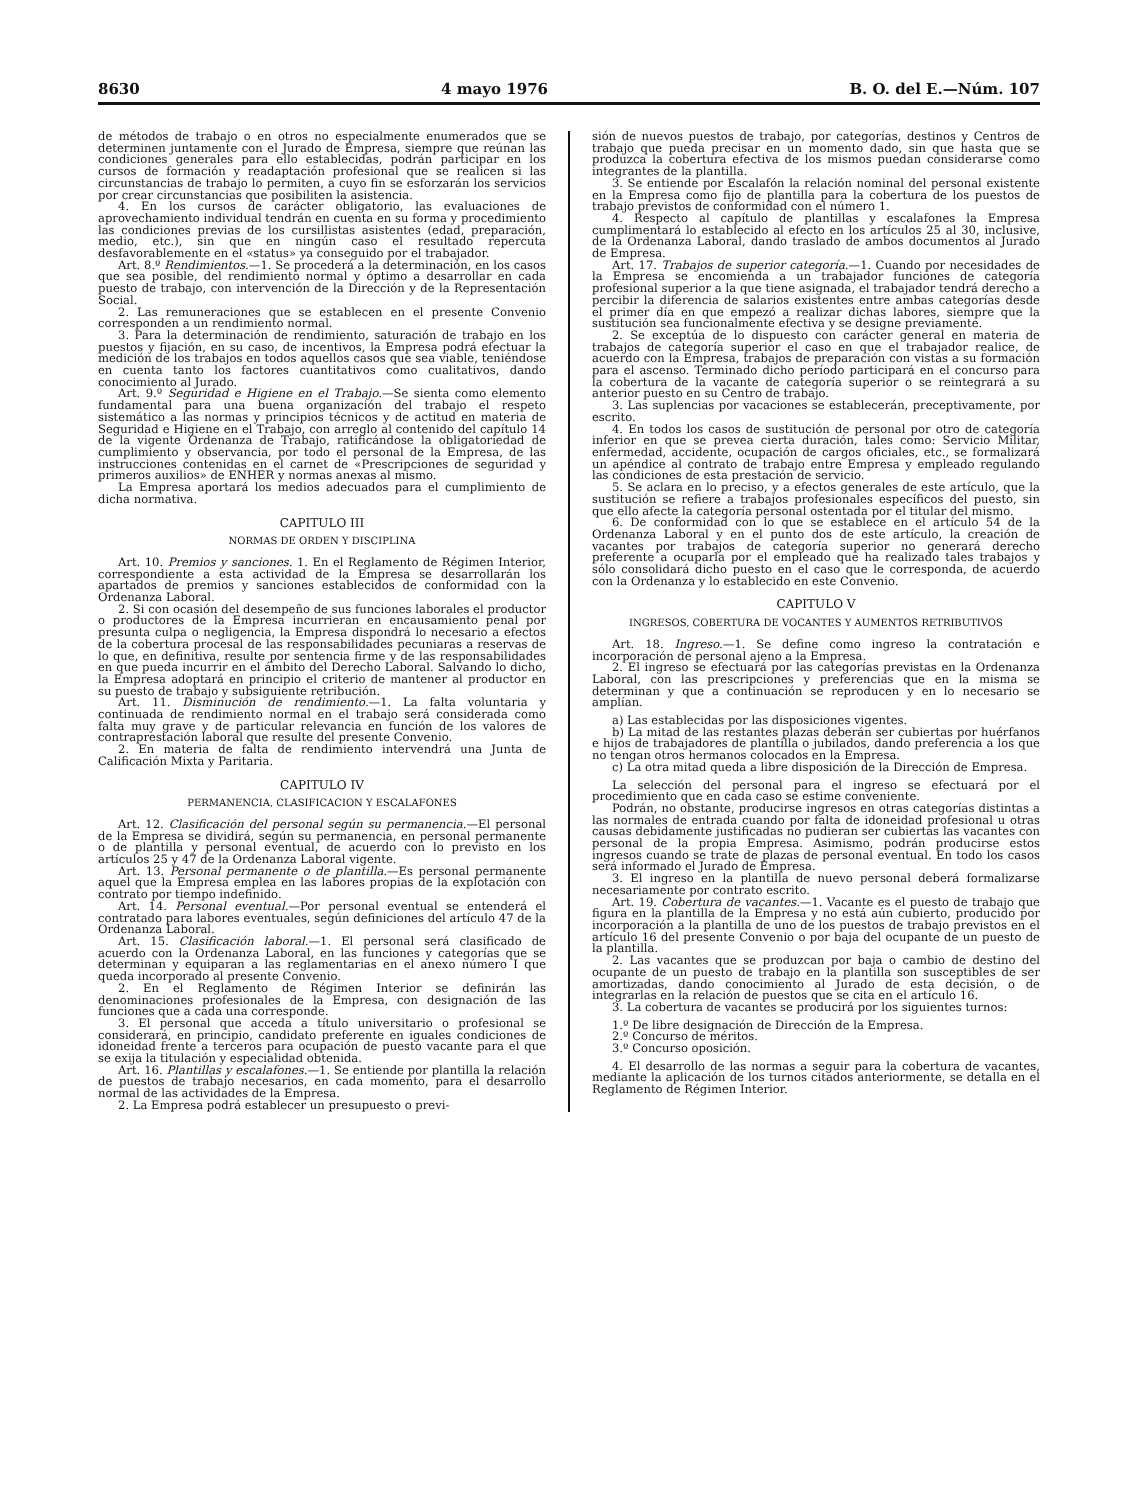8630 4 mayo 1976 B. O. del E.—Núm. 107
de métodos de trabajo o en otros no especialmente enumerados que se determinen juntamente con el Jurado de Empresa, siempre que reúnan las condiciones generales para ello establecidas, podrán participar en los cursos de formación y readaptación profesional que se realicen si las circunstancias de trabajo lo permiten, a cuyo fin se esforzarán los servicios por crear circunstancias que posibiliten la asistencia.
4. En los cursos de carácter obligatorio, las evaluaciones de aprovechamiento individual tendrán en cuenta en su forma y procedimiento las condiciones previas de los cursillistas asistentes (edad, preparación, medio, etc.), sin que en ningún caso el resultado repercuta desfavorablemente en el «status» ya conseguido por el trabajador.
Art. 8.º Rendimientos.—1. Se procederá a la determinación, en los casos que sea posible, del rendimiento normal y óptimo a desarrollar en cada puesto de trabajo, con intervención de la Dirección y de la Representación Social.
2. Las remuneraciones que se establecen en el presente Convenio corresponden a un rendimiento normal.
3. Para la determinación de rendimiento, saturación de trabajo en los puestos y fijación, en su caso, de incentivos, la Empresa podrá efectuar la medición de los trabajos en todos aquellos casos que sea viable, teniéndose en cuenta tanto los factores cuantitativos como cualitativos, dando conocimiento al Jurado.
Art. 9.º Seguridad e Higiene en el Trabajo.—Se sienta como elemento fundamental para una buena organización del trabajo el respeto sistemático a las normas y principios técnicos y de actitud en materia de Seguridad e Higiene en el Trabajo, con arreglo al contenido del capítulo 14 de la vigente Ordenanza de Trabajo, ratificándose la obligatoriedad de cumplimiento y observancia, por todo el personal de la Empresa, de las instrucciones contenidas en el carnet de «Prescripciones de seguridad y primeros auxilios» de ENHER y normas anexas al mismo.
La Empresa aportará los medios adecuados para el cumplimiento de dicha normativa.
CAPITULO III
NORMAS DE ORDEN Y DISCIPLINA
Art. 10. Premios y sanciones. 1. En el Reglamento de Régimen Interior, correspondiente a esta actividad de la Empresa se desarrollarán los apartados de premios y sanciones establecidos de conformidad con la Ordenanza Laboral.
2. Si con ocasión del desempeño de sus funciones laborales el productor o productores de la Empresa incurrieran en encausamiento penal por presunta culpa o negligencia, la Empresa dispondrá lo necesario a efectos de la cobertura procesal de las responsabilidades pecuniaras a reservas de lo que, en definitiva, resulte por sentencia firme y de las responsabilidades en que pueda incurrir en el ámbito del Derecho Laboral. Salvando lo dicho, la Empresa adoptará en principio el criterio de mantener al productor en su puesto de trabajo y subsiguiente retribución.
Art. 11. Disminución de rendimiento.—1. La falta voluntaria y continuada de rendimiento normal en el trabajo será considerada como falta muy grave y de particular relevancia en función de los valores de contraprestación laboral que resulte del presente Convenio.
2. En materia de falta de rendimiento intervendrá una Junta de Calificación Mixta y Paritaria.
CAPITULO IV
PERMANENCIA, CLASIFICACION Y ESCALAFONES
Art. 12. Clasificación del personal según su permanencia.—El personal de la Empresa se dividirá, según su permanencia, en personal permanente o de plantilla y personal eventual, de acuerdo con lo previsto en los artículos 25 y 47 de la Ordenanza Laboral vigente.
Art. 13. Personal permanente o de plantilla.—Es personal permanente aquel que la Empresa emplea en las labores propias de la explotación con contrato por tiempo indefinido.
Art. 14. Personal eventual.—Por personal eventual se entenderá el contratado para labores eventuales, según definiciones del artículo 47 de la Ordenanza Laboral.
Art. 15. Clasificación laboral.—1. El personal será clasificado de acuerdo con la Ordenanza Laboral, en las funciones y categorías que se determinan y equiparan a las reglamentarias en el anexo número I que queda incorporado al presente Convenio.
2. En el Reglamento de Régimen Interior se definirán las denominaciones profesionales de la Empresa, con designación de las funciones que a cada una corresponde.
3. El personal que acceda a título universitario o profesional se considerará, en principio, candidato preferente en iguales condiciones de idoneidad frente a terceros para ocupación de puesto vacante para el que se exija la titulación y especialidad obtenida.
Art. 16. Plantillas y escalafones.—1. Se entiende por plantilla la relación de puestos de trabajo necesarios, en cada momento, para el desarrollo normal de las actividades de la Empresa.
2. La Empresa podrá establecer un presupuesto o previ-
sión de nuevos puestos de trabajo, por categorías, destinos y Centros de trabajo que pueda precisar en un momento dado, sin que hasta que se produzca la cobertura efectiva de los mismos puedan considerarse como integrantes de la plantilla.
3. Se entiende por Escalafón la relación nominal del personal existente en la Empresa como fijo de plantilla para la cobertura de los puestos de trabajo previstos de conformidad con el número 1.
4. Respecto al capítulo de plantillas y escalafones la Empresa cumplimentará lo establecido al efecto en los artículos 25 al 30, inclusive, de la Ordenanza Laboral, dando traslado de ambos documentos al Jurado de Empresa.
Art. 17. Trabajos de superior categoría.—1. Cuando por necesidades de la Empresa se encomienda a un trabajador funciones de categoría profesional superior a la que tiene asignada, el trabajador tendrá derecho a percibir la diferencia de salarios existentes entre ambas categorías desde el primer día en que empezó a realizar dichas labores, siempre que la sustitución sea funcionalmente efectiva y se designe previamente.
2. Se exceptúa de lo dispuesto con carácter general en materia de trabajos de categoría superior el caso en que el trabajador realice, de acuerdo con la Empresa, trabajos de preparación con vistas a su formación para el ascenso. Terminado dicho período participará en el concurso para la cobertura de la vacante de categoría superior o se reintegrará a su anterior puesto en su Centro de trabajo.
3. Las suplencias por vacaciones se establecerán, preceptivamente, por escrito.
4. En todos los casos de sustitución de personal por otro de categoría inferior en que se prevea cierta duración, tales como: Servicio Militar, enfermedad, accidente, ocupación de cargos oficiales, etc., se formalizará un apéndice al contrato de trabajo entre Empresa y empleado regulando las condiciones de esta prestación de servicio.
5. Se aclara en lo preciso, y a efectos generales de este artículo, que la sustitución se refiere a trabajos profesionales específicos del puesto, sin que ello afecte la categoría personal ostentada por el titular del mismo.
6. De conformidad con lo que se establece en el artículo 54 de la Ordenanza Laboral y en el punto dos de este artículo, la creación de vacantes por trabajos de categoría superior no generará derecho preferente a ocuparla por el empleado que ha realizado tales trabajos y sólo consolidará dicho puesto en el caso que le corresponda, de acuerdo con la Ordenanza y lo establecido en este Convenio.
CAPITULO V
INGRESOS, COBERTURA DE VOCANTES Y AUMENTOS RETRIBUTIVOS
Art. 18. Ingreso.—1. Se define como ingreso la contratación e incorporación de personal ajeno a la Empresa.
2. El ingreso se efectuará por las categorías previstas en la Ordenanza Laboral, con las prescripciones y preferencias que en la misma se determinan y que a continuación se reproducen y en lo necesario se amplían.
a) Las establecidas por las disposiciones vigentes.
b) La mitad de las restantes plazas deberán ser cubiertas por huérfanos e hijos de trabajadores de plantilla o jubilados, dando preferencia a los que no tengan otros hermanos colocados en la Empresa.
c) La otra mitad queda a libre disposición de la Dirección de Empresa.
La selección del personal para el ingreso se efectuará por el procedimiento que en cada caso se estime conveniente.
Podrán, no obstante, producirse ingresos en otras categorías distintas a las normales de entrada cuando por falta de idoneidad profesional u otras causas debidamente justificadas no pudieran ser cubiertas las vacantes con personal de la propia Empresa. Asimismo, podrán producirse estos ingresos cuando se trate de plazas de personal eventual. En todo los casos será informado el Jurado de Empresa.
3. El ingreso en la plantilla de nuevo personal deberá formalizarse necesariamente por contrato escrito.
Art. 19. Cobertura de vacantes.—1. Vacante es el puesto de trabajo que figura en la plantilla de la Empresa y no está aún cubierto, producido por incorporación a la plantilla de uno de los puestos de trabajo previstos en el artículo 16 del presente Convenio o por baja del ocupante de un puesto de la plantilla.
2. Las vacantes que se produzcan por baja o cambio de destino del ocupante de un puesto de trabajo en la plantilla son susceptibles de ser amortizadas, dando conocimiento al Jurado de esta decisión, o de integrarlas en la relación de puestos que se cita en el artículo 16.
3. La cobertura de vacantes se producirá por los siguientes turnos:
1.º De libre designación de Dirección de la Empresa.
2.º Concurso de méritos.
3.º Concurso oposición.
4. El desarrollo de las normas a seguir para la cobertura de vacantes, mediante la aplicación de los turnos citados anteriormente, se detalla en el Reglamento de Régimen Interior.